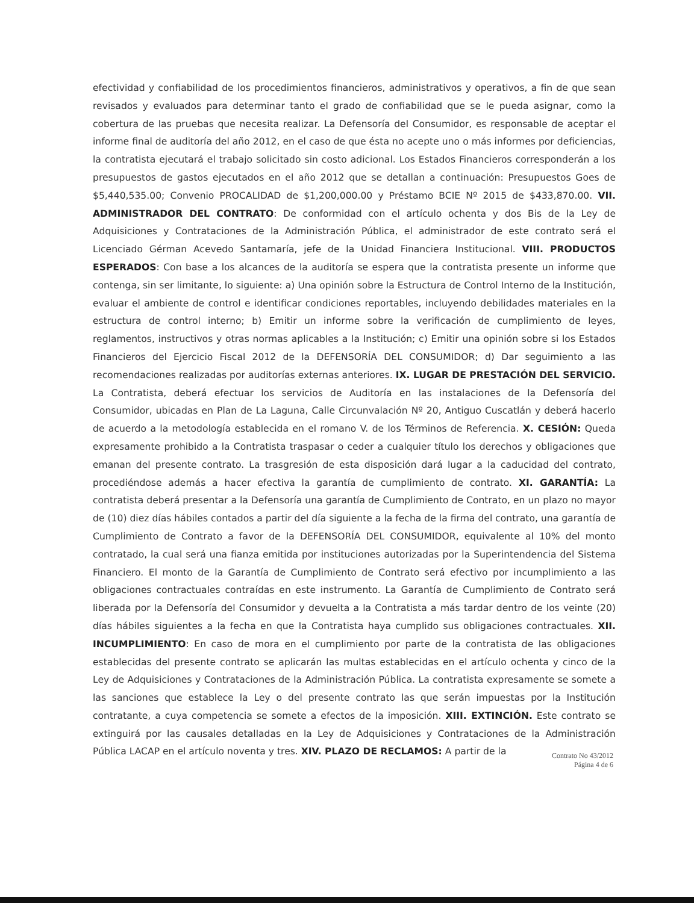efectividad y confiabilidad de los procedimientos financieros, administrativos y operativos, a fin de que sean revisados y evaluados para determinar tanto el grado de confiabilidad que se le pueda asignar, como la cobertura de las pruebas que necesita realizar. La Defensoría del Consumidor, es responsable de aceptar el informe final de auditoría del año 2012, en el caso de que ésta no acepte uno o más informes por deficiencias, la contratista ejecutará el trabajo solicitado sin costo adicional. Los Estados Financieros corresponderán a los presupuestos de gastos ejecutados en el año 2012 que se detallan a continuación: Presupuestos Goes de $5,440,535.00; Convenio PROCALIDAD de $1,200,000.00 y Préstamo BCIE Nº 2015 de $433,870.00. VII. ADMINISTRADOR DEL CONTRATO: De conformidad con el artículo ochenta y dos Bis de la Ley de Adquisiciones y Contrataciones de la Administración Pública, el administrador de este contrato será el Licenciado Gérman Acevedo Santamaría, jefe de la Unidad Financiera Institucional. VIII. PRODUCTOS ESPERADOS: Con base a los alcances de la auditoría se espera que la contratista presente un informe que contenga, sin ser limitante, lo siguiente: a) Una opinión sobre la Estructura de Control Interno de la Institución, evaluar el ambiente de control e identificar condiciones reportables, incluyendo debilidades materiales en la estructura de control interno; b) Emitir un informe sobre la verificación de cumplimiento de leyes, reglamentos, instructivos y otras normas aplicables a la Institución; c) Emitir una opinión sobre si los Estados Financieros del Ejercicio Fiscal 2012 de la DEFENSORÍA DEL CONSUMIDOR; d) Dar seguimiento a las recomendaciones realizadas por auditorías externas anteriores. IX. LUGAR DE PRESTACIÓN DEL SERVICIO. La Contratista, deberá efectuar los servicios de Auditoría en las instalaciones de la Defensoría del Consumidor, ubicadas en Plan de La Laguna, Calle Circunvalación Nº 20, Antiguo Cuscatlán y deberá hacerlo de acuerdo a la metodología establecida en el romano V. de los Términos de Referencia. X. CESIÓN: Queda expresamente prohibido a la Contratista traspasar o ceder a cualquier título los derechos y obligaciones que emanan del presente contrato. La trasgresión de esta disposición dará lugar a la caducidad del contrato, procediéndose además a hacer efectiva la garantía de cumplimiento de contrato. XI. GARANTÍA: La contratista deberá presentar a la Defensoría una garantía de Cumplimiento de Contrato, en un plazo no mayor de (10) diez días hábiles contados a partir del día siguiente a la fecha de la firma del contrato, una garantía de Cumplimiento de Contrato a favor de la DEFENSORÍA DEL CONSUMIDOR, equivalente al 10% del monto contratado, la cual será una fianza emitida por instituciones autorizadas por la Superintendencia del Sistema Financiero. El monto de la Garantía de Cumplimiento de Contrato será efectivo por incumplimiento a las obligaciones contractuales contraídas en este instrumento. La Garantía de Cumplimiento de Contrato será liberada por la Defensoría del Consumidor y devuelta a la Contratista a más tardar dentro de los veinte (20) días hábiles siguientes a la fecha en que la Contratista haya cumplido sus obligaciones contractuales. XII. INCUMPLIMIENTO: En caso de mora en el cumplimiento por parte de la contratista de las obligaciones establecidas del presente contrato se aplicarán las multas establecidas en el artículo ochenta y cinco de la Ley de Adquisiciones y Contrataciones de la Administración Pública. La contratista expresamente se somete a las sanciones que establece la Ley o del presente contrato las que serán impuestas por la Institución contratante, a cuya competencia se somete a efectos de la imposición. XIII. EXTINCIÓN. Este contrato se extinguirá por las causales detalladas en la Ley de Adquisiciones y Contrataciones de la Administración Pública LACAP en el artículo noventa y tres. XIV. PLAZO DE RECLAMOS: A partir de la
Contrato No 43/2012
Página 4 de 6